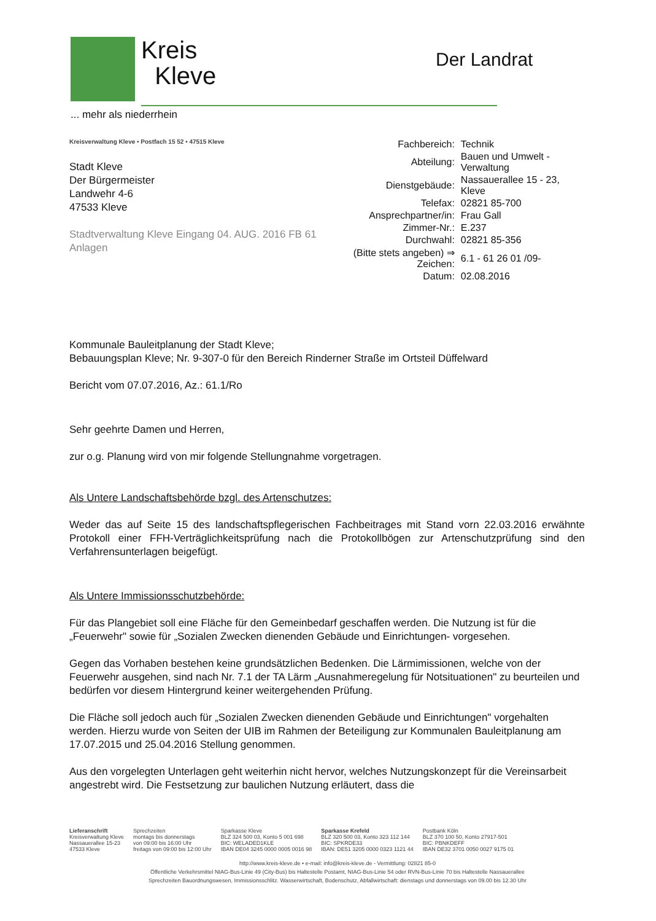Kreis
Kleve
... mehr als niederrhein
Der Landrat
Kreisverwaltung Kleve • Postfach 15 52 • 47515 Kleve
Stadt Kleve
Der Bürgermeister
Landwehr 4-6
47533 Kleve
Stadtverwaltung Kleve Eingang 04. AUG. 2016 FB 61 Anlagen
| Fachbereich: | Technik |
| Abteilung: | Bauen und Umwelt - Verwaltung |
| Dienstgebäude: | Nassauerallee 15 - 23, Kleve |
| Telefax: | 02821 85-700 |
| Ansprechpartner/in: | Frau Gall |
| Zimmer-Nr.: | E.237 |
| Durchwahl: | 02821 85-356 |
| (Bitte stets angeben) ⇒ Zeichen: | 6.1 - 61 26 01 /09- |
| Datum: | 02.08.2016 |
Kommunale Bauleitplanung der Stadt Kleve;
Bebauungsplan Kleve; Nr. 9-307-0 für den Bereich Rinderner Straße im Ortsteil Düffelward
Bericht vom 07.07.2016, Az.: 61.1/Ro
Sehr geehrte Damen und Herren,
zur o.g. Planung wird von mir folgende Stellungnahme vorgetragen.
Als Untere Landschaftsbehörde bzgl. des Artenschutzes:
Weder das auf Seite 15 des landschaftspflegerischen Fachbeitrages mit Stand vorn 22.03.2016 erwähnte Protokoll einer FFH-Verträglichkeitsprüfung nach die Protokollbögen zur Artenschutzprüfung sind den Verfahrensunterlagen beigefügt.
Als Untere Immissionsschutzbehörde:
Für das Plangebiet soll eine Fläche für den Gemeinbedarf geschaffen werden. Die Nutzung ist für die „Feuerwehr" sowie für „Sozialen Zwecken dienenden Gebäude und Einrichtungen- vorgesehen.
Gegen das Vorhaben bestehen keine grundsätzlichen Bedenken. Die Lärmimissionen, welche von der Feuerwehr ausgehen, sind nach Nr. 7.1 der TA Lärm „Ausnahmeregelung für Notsituationen" zu beurteilen und bedürfen vor diesem Hintergrund keiner weitergehenden Prüfung.
Die Fläche soll jedoch auch für „Sozialen Zwecken dienenden Gebäude und Einrichtungen" vorgehalten werden. Hierzu wurde von Seiten der UIB im Rahmen der Beteiligung zur Kommunalen Bauleitplanung am 17.07.2015 und 25.04.2016 Stellung genommen.
Aus den vorgelegten Unterlagen geht weiterhin nicht hervor, welches Nutzungskonzept für die Vereinsarbeit angestrebt wird. Die Festsetzung zur baulichen Nutzung erläutert, dass die
| Lieferanschrift Kreisverwaltung Kleve Nassauerallee 15-23 47533 Kleve | Sprechzeiten montags bis donnerstags von 09:00 bis 16:00 Uhr freitags von 09:00 bis 12:00 Uhr | Sparkasse Kleve BLZ 324 500 03, Konto 5 001 698 BIC: WELADED1KLE IBAN DE04 3245 0000 0005 0016 98 | Sparkasse Krefeld BLZ 320 500 03, Konto 323 112 144 BIC: SPKRDE33 IBAN: DE51 3205 0000 0323 1121 44 | Postbank Köln BLZ 370 100 50, Konto 27917-501 BIC: PBNKDEFF IBAN DE32 3701 0050 0027 9175 01 |
http://www.kreis-kleve.de • e-mail: info@kreis-kleve.de - Vermittlung: 02821 85-0
Öffentliche Verkehrsmittel NIAG-Bus-Linie 49 (City-Bus) bis Haltestelle Postamt, NIAG-Bus-Linie 54 oder RVN-Bus-Linie 70 bis Haltestelle Nassauerallee
Sprechzeiten Bauordnungswesen, Immissionsschlitz. Wasserwirtschaft, Bodenschutz, Abfallwirtschaft: dienstags und donnerstags von 09.00 bis 12.30 Uhr